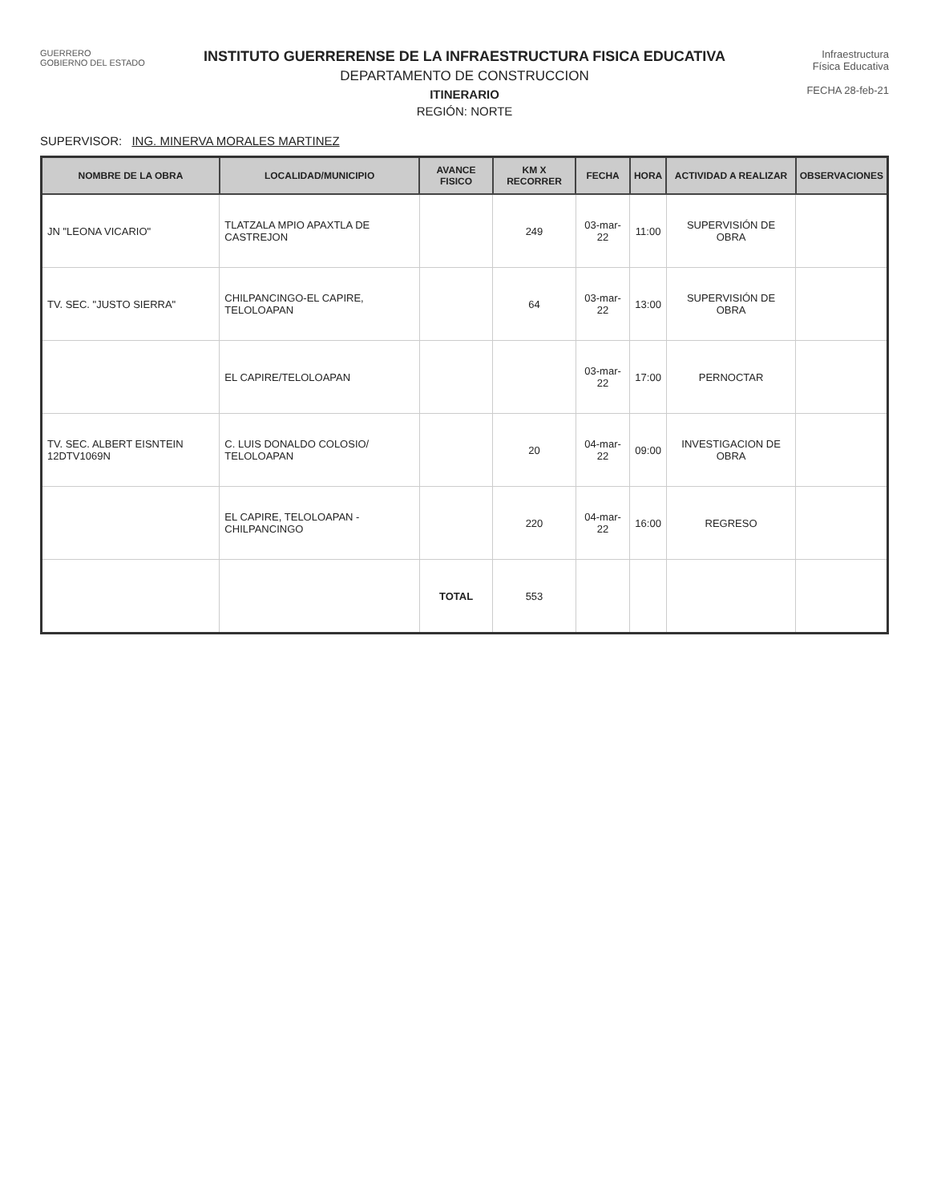GUERRERO
GOBIERNO DEL ESTADO
INSTITUTO GUERRERENSE DE LA INFRAESTRUCTURA FISICA EDUCATIVA
DEPARTAMENTO DE CONSTRUCCION
ITINERARIO
REGIÓN: NORTE
Infraestructura
Física Educativa
FECHA 28-feb-21
SUPERVISOR: ING. MINERVA MORALES MARTINEZ
| NOMBRE DE LA OBRA | LOCALIDAD/MUNICIPIO | AVANCE FISICO | KM X RECORRER | FECHA | HORA | ACTIVIDAD A REALIZAR | OBSERVACIONES |
| --- | --- | --- | --- | --- | --- | --- | --- |
| JN "LEONA VICARIO" | TLATZALA MPIO APAXTLA DE CASTREJON | | 249 | 03-mar-22 | 11:00 | SUPERVISIÓN DE OBRA | |
| TV. SEC. "JUSTO SIERRA" | CHILPANCINGO-EL CAPIRE, TELOLOAPAN | | 64 | 03-mar-22 | 13:00 | SUPERVISIÓN DE OBRA | |
| | EL CAPIRE/TELOLOAPAN | | | 03-mar-22 | 17:00 | PERNOCTAR | |
| TV. SEC. ALBERT EISNTEIN 12DTV1069N | C. LUIS DONALDO COLOSIO/ TELOLOAPAN | | 20 | 04-mar-22 | 09:00 | INVESTIGACION DE OBRA | |
| | EL CAPIRE, TELOLOAPAN - CHILPANCINGO | | 220 | 04-mar-22 | 16:00 | REGRESO | |
| | | TOTAL | 553 | | | | |